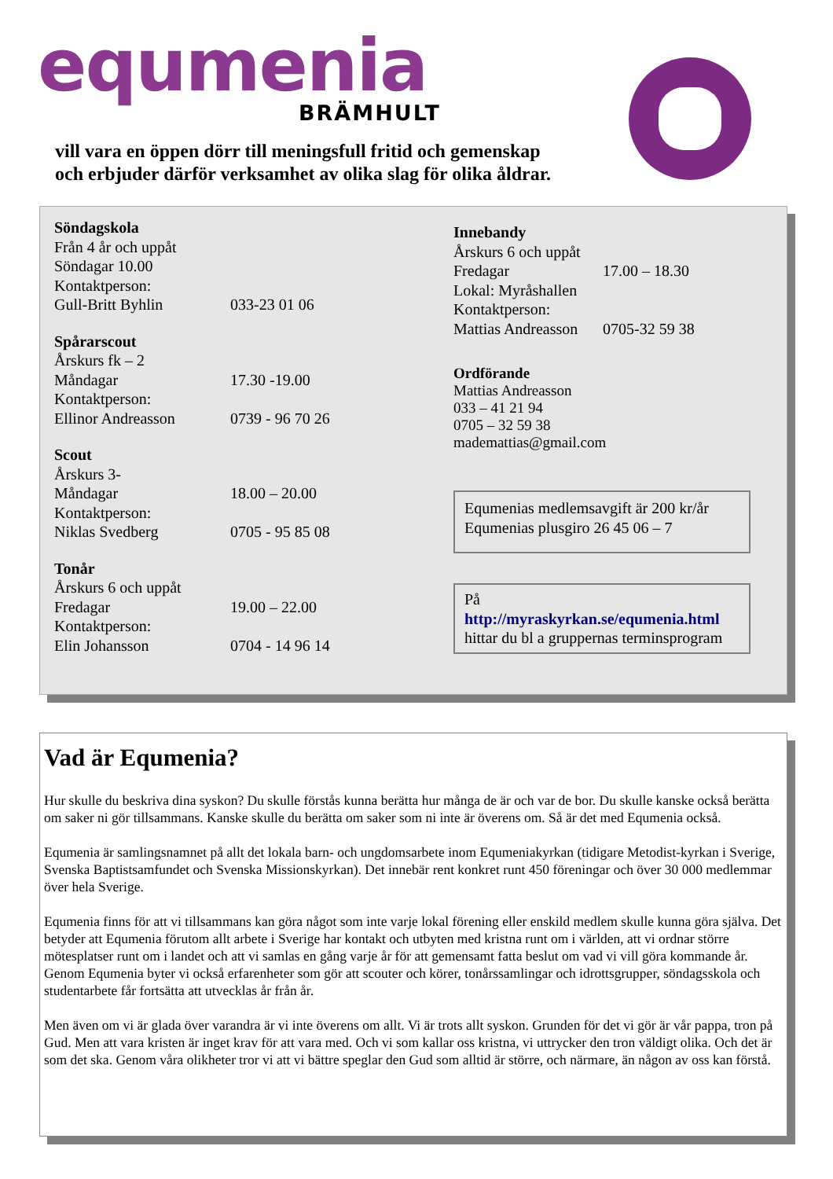equmenia
BRÄMHULT
vill vara en öppen dörr till meningsfull fritid och gemenskap
och erbjuder därför verksamhet av olika slag för olika åldrar.
Söndagskola
Från 4 år och uppåt
Söndagar 10.00
Kontaktperson:
Gull-Britt Byhlin 033-23 01 06
Spårarscout
Årskurs fk – 2
Måndagar 17.30 -19.00
Kontaktperson:
Ellinor Andreasson 0739 - 96 70 26
Scout
Årskurs 3-
Måndagar 18.00 – 20.00
Kontaktperson:
Niklas Svedberg 0705 - 95 85 08
Tonår
Årskurs 6 och uppåt
Fredagar 19.00 – 22.00
Kontaktperson:
Elin Johansson 0704 - 14 96 14
Innebandy
Årskurs 6 och uppåt
Fredagar 17.00 – 18.30
Lokal: Myråshallen
Kontaktperson:
Mattias Andreasson 0705-32 59 38
Ordförande
Mattias Andreasson
033 – 41 21 94
0705 – 32 59 38
mademattias@gmail.com
Equmenias medlemsavgift är 200 kr/år
Equmenias plusgiro 26 45 06 – 7
På
http://myraskyrkan.se/equmenia.html
hittar du bl a gruppernas terminsprogram
Vad är Equmenia?
Hur skulle du beskriva dina syskon? Du skulle förstås kunna berätta hur många de är och var de bor. Du skulle kanske också berätta om saker ni gör tillsammans. Kanske skulle du berätta om saker som ni inte är överens om. Så är det med Equmenia också.
Equmenia är samlingsnamnet på allt det lokala barn- och ungdomsarbete inom Equmeniakyrkan (tidigare Metodist-kyrkan i Sverige, Svenska Baptistsamfundet och Svenska Missionskyrkan). Det innebär rent konkret runt 450 föreningar och över 30 000 medlemmar över hela Sverige.
Equmenia finns för att vi tillsammans kan göra något som inte varje lokal förening eller enskild medlem skulle kunna göra själva. Det betyder att Equmenia förutom allt arbete i Sverige har kontakt och utbyten med kristna runt om i världen, att vi ordnar större mötesplatser runt om i landet och att vi samlas en gång varje år för att gemensamt fatta beslut om vad vi vill göra kommande år. Genom Equmenia byter vi också erfarenheter som gör att scouter och körer, tonårssamlingar och idrottsgrupper, söndagsskola och studentarbete får fortsätta att utvecklas år från år.
Men även om vi är glada över varandra är vi inte överens om allt. Vi är trots allt syskon. Grunden för det vi gör är vår pappa, tron på Gud. Men att vara kristen är inget krav för att vara med. Och vi som kallar oss kristna, vi uttrycker den tron väldigt olika. Och det är som det ska. Genom våra olikheter tror vi att vi bättre speglar den Gud som alltid är större, och närmare, än någon av oss kan förstå.